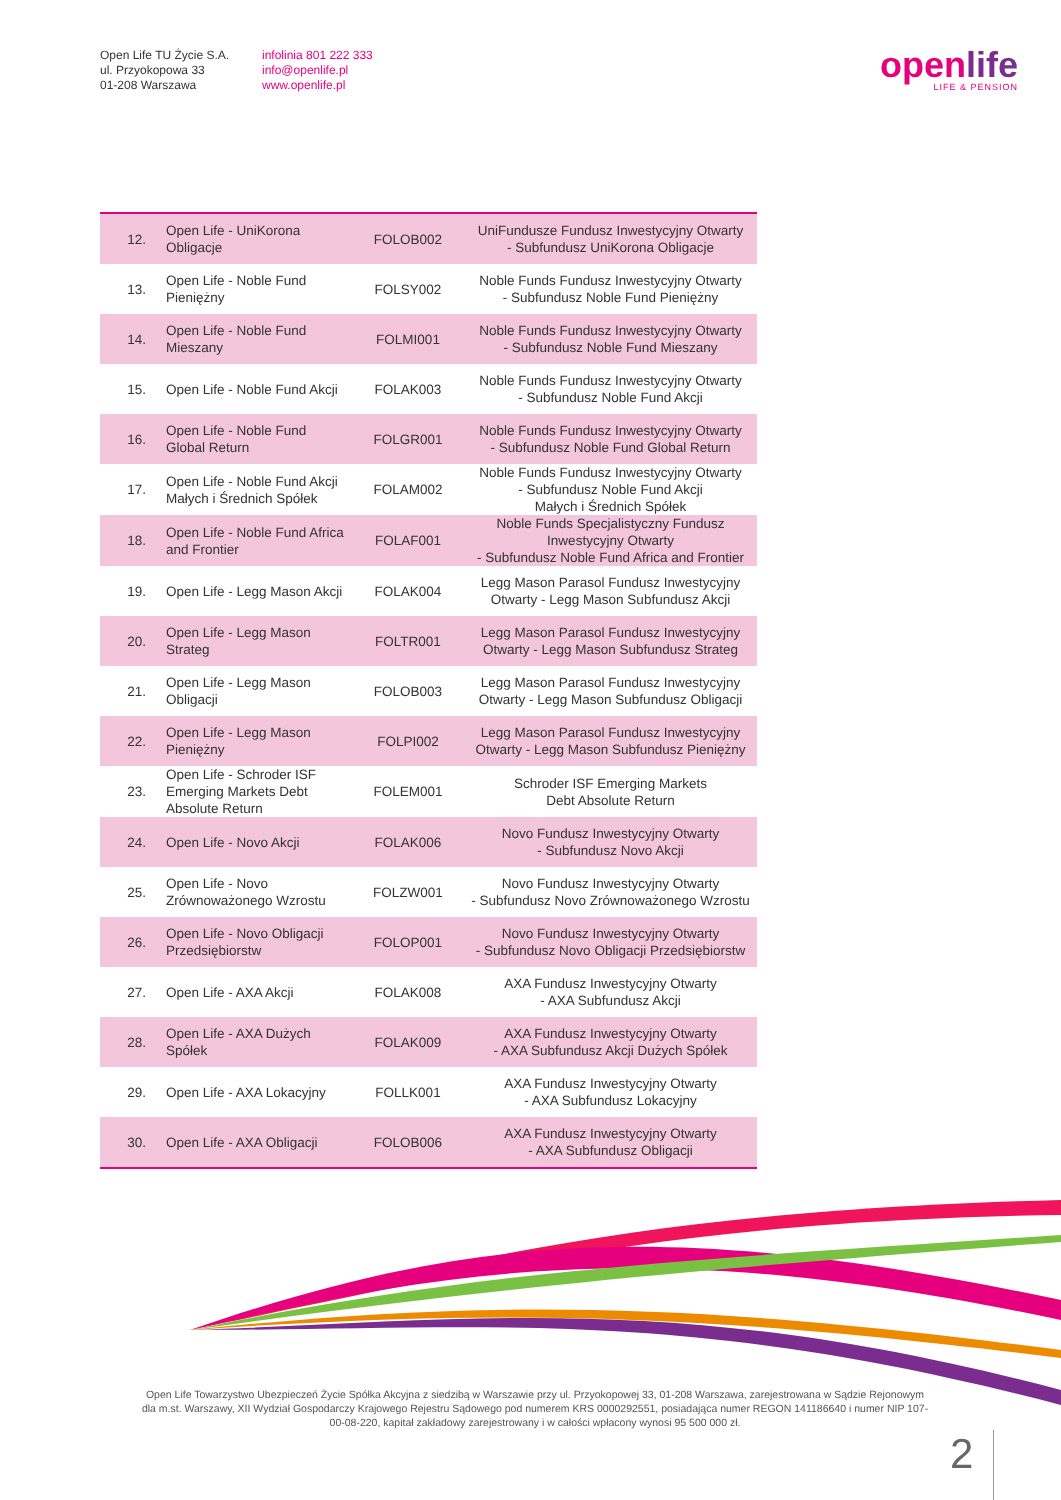Open Life TU Życie S.A.
ul. Przyokopowa 33
01-208 Warszawa
infolinia 801 222 333
info@openlife.pl
www.openlife.pl
openlife
LIFE & PENSION
| 12. | Open Life - UniKorona Obligacje | FOLOB002 | UniFundusze Fundusz Inwestycyjny Otwarty - Subfundusz UniKorona Obligacje |
| 13. | Open Life - Noble Fund Pieniężny | FOLSY002 | Noble Funds Fundusz Inwestycyjny Otwarty - Subfundusz Noble Fund Pieniężny |
| 14. | Open Life - Noble Fund Mieszany | FOLMI001 | Noble Funds Fundusz Inwestycyjny Otwarty - Subfundusz Noble Fund Mieszany |
| 15. | Open Life - Noble Fund Akcji | FOLAK003 | Noble Funds Fundusz Inwestycyjny Otwarty - Subfundusz Noble Fund Akcji |
| 16. | Open Life - Noble Fund Global Return | FOLGR001 | Noble Funds Fundusz Inwestycyjny Otwarty - Subfundusz Noble Fund Global Return |
| 17. | Open Life - Noble Fund Akcji Małych i Średnich Spółek | FOLAM002 | Noble Funds Fundusz Inwestycyjny Otwarty - Subfundusz Noble Fund Akcji Małych i Średnich Spółek |
| 18. | Open Life - Noble Fund Africa and Frontier | FOLAF001 | Noble Funds Specjalistyczny Fundusz Inwestycyjny Otwarty - Subfundusz Noble Fund Africa and Frontier |
| 19. | Open Life - Legg Mason Akcji | FOLAK004 | Legg Mason Parasol Fundusz Inwestycyjny Otwarty - Legg Mason Subfundusz Akcji |
| 20. | Open Life - Legg Mason Strateg | FOLTR001 | Legg Mason Parasol Fundusz Inwestycyjny Otwarty - Legg Mason Subfundusz Strateg |
| 21. | Open Life - Legg Mason Obligacji | FOLOB003 | Legg Mason Parasol Fundusz Inwestycyjny Otwarty - Legg Mason Subfundusz Obligacji |
| 22. | Open Life - Legg Mason Pieniężny | FOLPI002 | Legg Mason Parasol Fundusz Inwestycyjny Otwarty - Legg Mason Subfundusz Pieniężny |
| 23. | Open Life - Schroder ISF Emerging Markets Debt Absolute Return | FOLEM001 | Schroder ISF Emerging Markets Debt Absolute Return |
| 24. | Open Life - Novo Akcji | FOLAK006 | Novo Fundusz Inwestycyjny Otwarty - Subfundusz Novo Akcji |
| 25. | Open Life - Novo Zrównoważonego Wzrostu | FOLZW001 | Novo Fundusz Inwestycyjny Otwarty - Subfundusz Novo Zrównoważonego Wzrostu |
| 26. | Open Life - Novo Obligacji Przedsiębiorstw | FOLOP001 | Novo Fundusz Inwestycyjny Otwarty - Subfundusz Novo Obligacji Przedsiębiorstw |
| 27. | Open Life - AXA Akcji | FOLAK008 | AXA Fundusz Inwestycyjny Otwarty - AXA Subfundusz Akcji |
| 28. | Open Life - AXA Dużych Spółek | FOLAK009 | AXA Fundusz Inwestycyjny Otwarty - AXA Subfundusz Akcji Dużych Spółek |
| 29. | Open Life - AXA Lokacyjny | FOLLK001 | AXA Fundusz Inwestycyjny Otwarty - AXA Subfundusz Lokacyjny |
| 30. | Open Life - AXA Obligacji | FOLOB006 | AXA Fundusz Inwestycyjny Otwarty - AXA Subfundusz Obligacji |
Open Life Towarzystwo Ubezpieczeń Życie Spółka Akcyjna z siedzibą w Warszawie przy ul. Przyokopowej 33, 01-208 Warszawa, zarejestrowana w Sądzie Rejonowym dla m.st. Warszawy, XII Wydział Gospodarczy Krajowego Rejestru Sądowego pod numerem KRS 0000292551, posiadająca numer REGON 141186640 i numer NIP 107-00-08-220, kapitał zakładowy zarejestrowany i w całości wpłacony wynosi 95 500 000 zł.
2